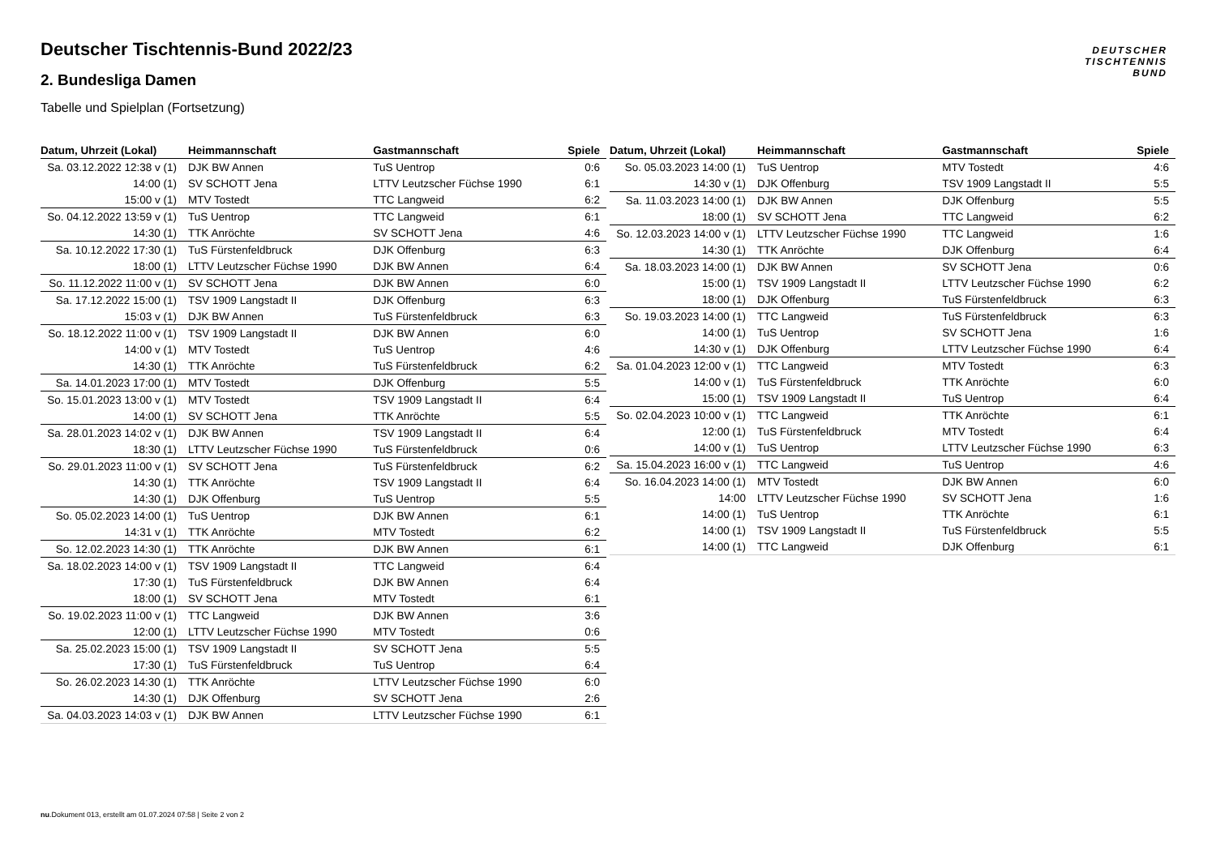DEUTSCHER
TISCHTENNIS
BUND
Deutscher Tischtennis-Bund 2022/23
2. Bundesliga Damen
Tabelle und Spielplan (Fortsetzung)
| Datum, Uhrzeit (Lokal) | Heimmannschaft | Gastmannschaft | Spiele |
| --- | --- | --- | --- |
| Sa. 03.12.2022 12:38 v (1) | DJK BW Annen | TuS Uentrop | 0:6 |
| 14:00 (1) | SV SCHOTT Jena | LTTV Leutzscher Füchse 1990 | 6:1 |
| 15:00 v (1) | MTV Tostedt | TTC Langweid | 6:2 |
| So. 04.12.2022 13:59 v (1) | TuS Uentrop | TTC Langweid | 6:1 |
| 14:30 (1) | TTK Anröchte | SV SCHOTT Jena | 4:6 |
| Sa. 10.12.2022 17:30 (1) | TuS Fürstenfeldbruck | DJK Offenburg | 6:3 |
| 18:00 (1) | LTTV Leutzscher Füchse 1990 | DJK BW Annen | 6:4 |
| So. 11.12.2022 11:00 v (1) | SV SCHOTT Jena | DJK BW Annen | 6:0 |
| Sa. 17.12.2022 15:00 (1) | TSV 1909 Langstadt II | DJK Offenburg | 6:3 |
| 15:03 v (1) | DJK BW Annen | TuS Fürstenfeldbruck | 6:3 |
| So. 18.12.2022 11:00 v (1) | TSV 1909 Langstadt II | DJK BW Annen | 6:0 |
| 14:00 v (1) | MTV Tostedt | TuS Uentrop | 4:6 |
| 14:30 (1) | TTK Anröchte | TuS Fürstenfeldbruck | 6:2 |
| Sa. 14.01.2023 17:00 (1) | MTV Tostedt | DJK Offenburg | 5:5 |
| So. 15.01.2023 13:00 v (1) | MTV Tostedt | TSV 1909 Langstadt II | 6:4 |
| 14:00 (1) | SV SCHOTT Jena | TTK Anröchte | 5:5 |
| Sa. 28.01.2023 14:02 v (1) | DJK BW Annen | TSV 1909 Langstadt II | 6:4 |
| 18:30 (1) | LTTV Leutzscher Füchse 1990 | TuS Fürstenfeldbruck | 0:6 |
| So. 29.01.2023 11:00 v (1) | SV SCHOTT Jena | TuS Fürstenfeldbruck | 6:2 |
| 14:30 (1) | TTK Anröchte | TSV 1909 Langstadt II | 6:4 |
| 14:30 (1) | DJK Offenburg | TuS Uentrop | 5:5 |
| So. 05.02.2023 14:00 (1) | TuS Uentrop | DJK BW Annen | 6:1 |
| 14:31 v (1) | TTK Anröchte | MTV Tostedt | 6:2 |
| So. 12.02.2023 14:30 (1) | TTK Anröchte | DJK BW Annen | 6:1 |
| Sa. 18.02.2023 14:00 v (1) | TSV 1909 Langstadt II | TTC Langweid | 6:4 |
| 17:30 (1) | TuS Fürstenfeldbruck | DJK BW Annen | 6:4 |
| 18:00 (1) | SV SCHOTT Jena | MTV Tostedt | 6:1 |
| So. 19.02.2023 11:00 v (1) | TTC Langweid | DJK BW Annen | 3:6 |
| 12:00 (1) | LTTV Leutzscher Füchse 1990 | MTV Tostedt | 0:6 |
| Sa. 25.02.2023 15:00 (1) | TSV 1909 Langstadt II | SV SCHOTT Jena | 5:5 |
| 17:30 (1) | TuS Fürstenfeldbruck | TuS Uentrop | 6:4 |
| So. 26.02.2023 14:30 (1) | TTK Anröchte | LTTV Leutzscher Füchse 1990 | 6:0 |
| 14:30 (1) | DJK Offenburg | SV SCHOTT Jena | 2:6 |
| Sa. 04.03.2023 14:03 v (1) | DJK BW Annen | LTTV Leutzscher Füchse 1990 | 6:1 |
| Datum, Uhrzeit (Lokal) | Heimmannschaft | Gastmannschaft | Spiele |
| --- | --- | --- | --- |
| So. 05.03.2023 14:00 (1) | TuS Uentrop | MTV Tostedt | 4:6 |
| 14:30 v (1) | DJK Offenburg | TSV 1909 Langstadt II | 5:5 |
| Sa. 11.03.2023 14:00 (1) | DJK BW Annen | DJK Offenburg | 5:5 |
| 18:00 (1) | SV SCHOTT Jena | TTC Langweid | 6:2 |
| So. 12.03.2023 14:00 v (1) | LTTV Leutzscher Füchse 1990 | TTC Langweid | 1:6 |
| 14:30 (1) | TTK Anröchte | DJK Offenburg | 6:4 |
| Sa. 18.03.2023 14:00 (1) | DJK BW Annen | SV SCHOTT Jena | 0:6 |
| 15:00 (1) | TSV 1909 Langstadt II | LTTV Leutzscher Füchse 1990 | 6:2 |
| 18:00 (1) | DJK Offenburg | TuS Fürstenfeldbruck | 6:3 |
| So. 19.03.2023 14:00 (1) | TTC Langweid | TuS Fürstenfeldbruck | 6:3 |
| 14:00 (1) | TuS Uentrop | SV SCHOTT Jena | 1:6 |
| 14:30 v (1) | DJK Offenburg | LTTV Leutzscher Füchse 1990 | 6:4 |
| Sa. 01.04.2023 12:00 v (1) | TTC Langweid | MTV Tostedt | 6:3 |
| 14:00 v (1) | TuS Fürstenfeldbruck | TTK Anröchte | 6:0 |
| 15:00 (1) | TSV 1909 Langstadt II | TuS Uentrop | 6:4 |
| So. 02.04.2023 10:00 v (1) | TTC Langweid | TTK Anröchte | 6:1 |
| 12:00 (1) | TuS Fürstenfeldbruck | MTV Tostedt | 6:4 |
| 14:00 v (1) | TuS Uentrop | LTTV Leutzscher Füchse 1990 | 6:3 |
| Sa. 15.04.2023 16:00 v (1) | TTC Langweid | TuS Uentrop | 4:6 |
| So. 16.04.2023 14:00 (1) | MTV Tostedt | DJK BW Annen | 6:0 |
| 14:00 | LTTV Leutzscher Füchse 1990 | SV SCHOTT Jena | 1:6 |
| 14:00 (1) | TuS Uentrop | TTK Anröchte | 6:1 |
| 14:00 (1) | TSV 1909 Langstadt II | TuS Fürstenfeldbruck | 5:5 |
| 14:00 (1) | TTC Langweid | DJK Offenburg | 6:1 |
nu.Dokument 013, erstellt am 01.07.2024 07:58 | Seite 2 von 2